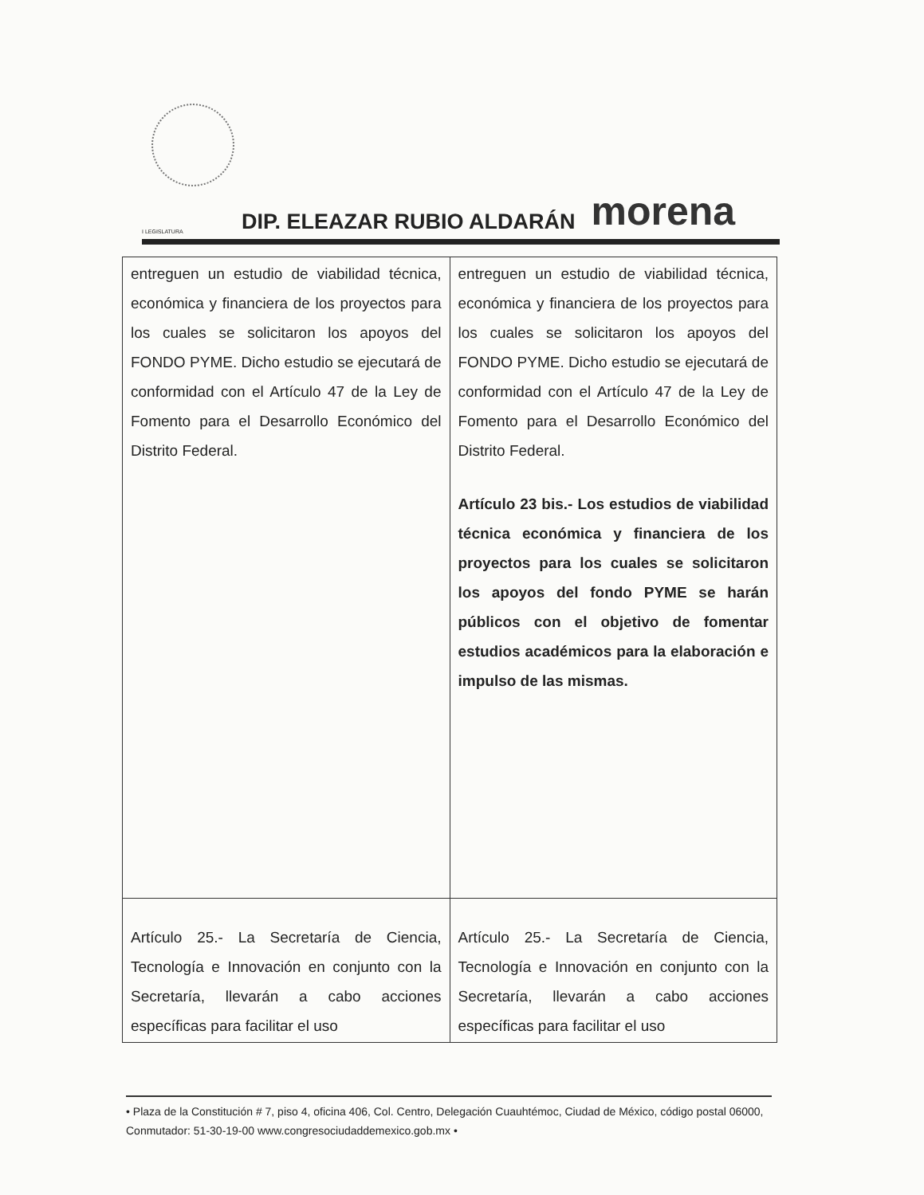I LEGISLATURA
DIP. ELEAZAR RUBIO ALDARÁN
morena
| entreguen un estudio de viabilidad técnica, económica y financiera de los proyectos para los cuales se solicitaron los apoyos del FONDO PYME. Dicho estudio se ejecutará de conformidad con el Artículo 47 de la Ley de Fomento para el Desarrollo Económico del Distrito Federal. | entreguen un estudio de viabilidad técnica, económica y financiera de los proyectos para los cuales se solicitaron los apoyos del FONDO PYME. Dicho estudio se ejecutará de conformidad con el Artículo 47 de la Ley de Fomento para el Desarrollo Económico del Distrito Federal. Artículo 23 bis.- Los estudios de viabilidad técnica económica y financiera de los proyectos para los cuales se solicitaron los apoyos del fondo PYME se harán públicos con el objetivo de fomentar estudios académicos para la elaboración e impulso de las mismas. |
| Artículo 25.- La Secretaría de Ciencia, Tecnología e Innovación en conjunto con la Secretaría, llevarán a cabo acciones específicas para facilitar el uso | Artículo 25.- La Secretaría de Ciencia, Tecnología e Innovación en conjunto con la Secretaría, llevarán a cabo acciones específicas para facilitar el uso |
• Plaza de la Constitución # 7, piso 4, oficina 406, Col. Centro, Delegación Cuauhtémoc, Ciudad de México, código postal 06000, Conmutador: 51-30-19-00 www.congresociudaddemexico.gob.mx •